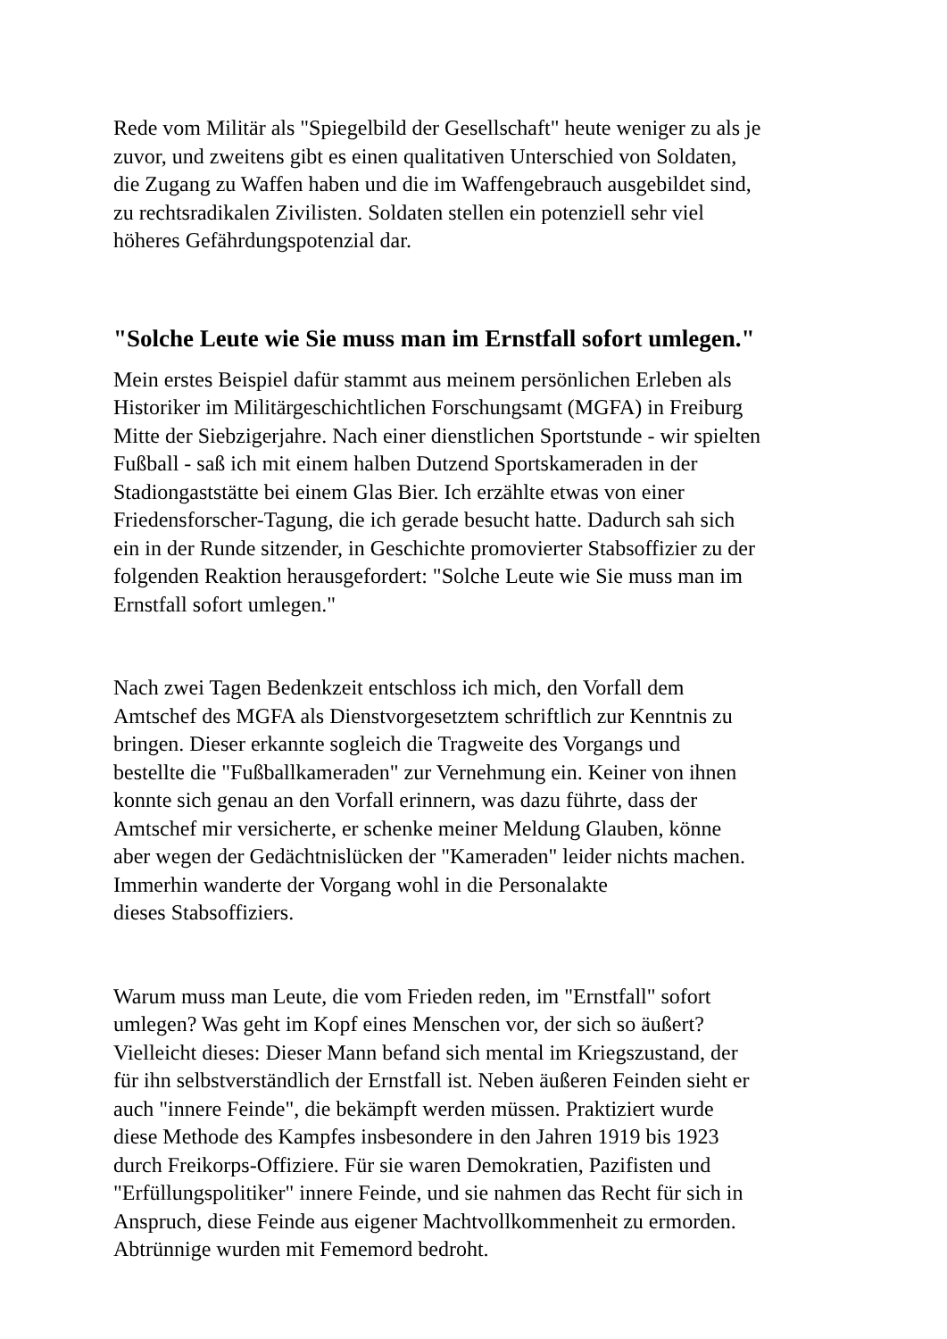Rede vom Militär als "Spiegelbild der Gesellschaft" heute weniger zu als je
zuvor, und zweitens gibt es einen qualitativen Unterschied von Soldaten,
die Zugang zu Waffen haben und die im Waffengebrauch ausgebildet sind,
zu rechtsradikalen Zivilisten. Soldaten stellen ein potenziell sehr viel
höheres Gefährdungspotenzial dar.
"Solche Leute wie Sie muss man im Ernstfall sofort umlegen."
Mein erstes Beispiel dafür stammt aus meinem persönlichen Erleben als
Historiker im Militärgeschichtlichen Forschungsamt (MGFA) in Freiburg
Mitte der Siebzigerjahre. Nach einer dienstlichen Sportstunde - wir spielten
Fußball - saß ich mit einem halben Dutzend Sportskameraden in der
Stadiongaststätte bei einem Glas Bier. Ich erzählte etwas von einer
Friedensforscher-Tagung, die ich gerade besucht hatte. Dadurch sah sich
ein in der Runde sitzender, in Geschichte promovierter Stabsoffizier zu der
folgenden Reaktion herausgefordert: "Solche Leute wie Sie muss man im
Ernstfall sofort umlegen."
Nach zwei Tagen Bedenkzeit entschloss ich mich, den Vorfall dem
Amtschef des MGFA als Dienstvorgesetztem schriftlich zur Kenntnis zu
bringen. Dieser erkannte sogleich die Tragweite des Vorgangs und
bestellte die "Fußballkameraden" zur Vernehmung ein. Keiner von ihnen
konnte sich genau an den Vorfall erinnern, was dazu führte, dass der
Amtschef mir versicherte, er schenke meiner Meldung Glauben, könne
aber wegen der Gedächtnislücken der "Kameraden" leider nichts machen.
Immerhin wanderte der Vorgang wohl in die Personalakte
dieses Stabsoffiziers.
Warum muss man Leute, die vom Frieden reden, im "Ernstfall" sofort
umlegen? Was geht im Kopf eines Menschen vor, der sich so äußert?
Vielleicht dieses: Dieser Mann befand sich mental im Kriegszustand, der
für ihn selbstverständlich der Ernstfall ist. Neben äußeren Feinden sieht er
auch "innere Feinde", die bekämpft werden müssen. Praktiziert wurde
diese Methode des Kampfes insbesondere in den Jahren 1919 bis 1923
durch Freikorps-Offiziere. Für sie waren Demokratien, Pazifisten und
"Erfüllungspolitiker" innere Feinde, und sie nahmen das Recht für sich in
Anspruch, diese Feinde aus eigener Machtvollkommenheit zu ermorden.
Abtrünnige wurden mit Fememord bedroht.